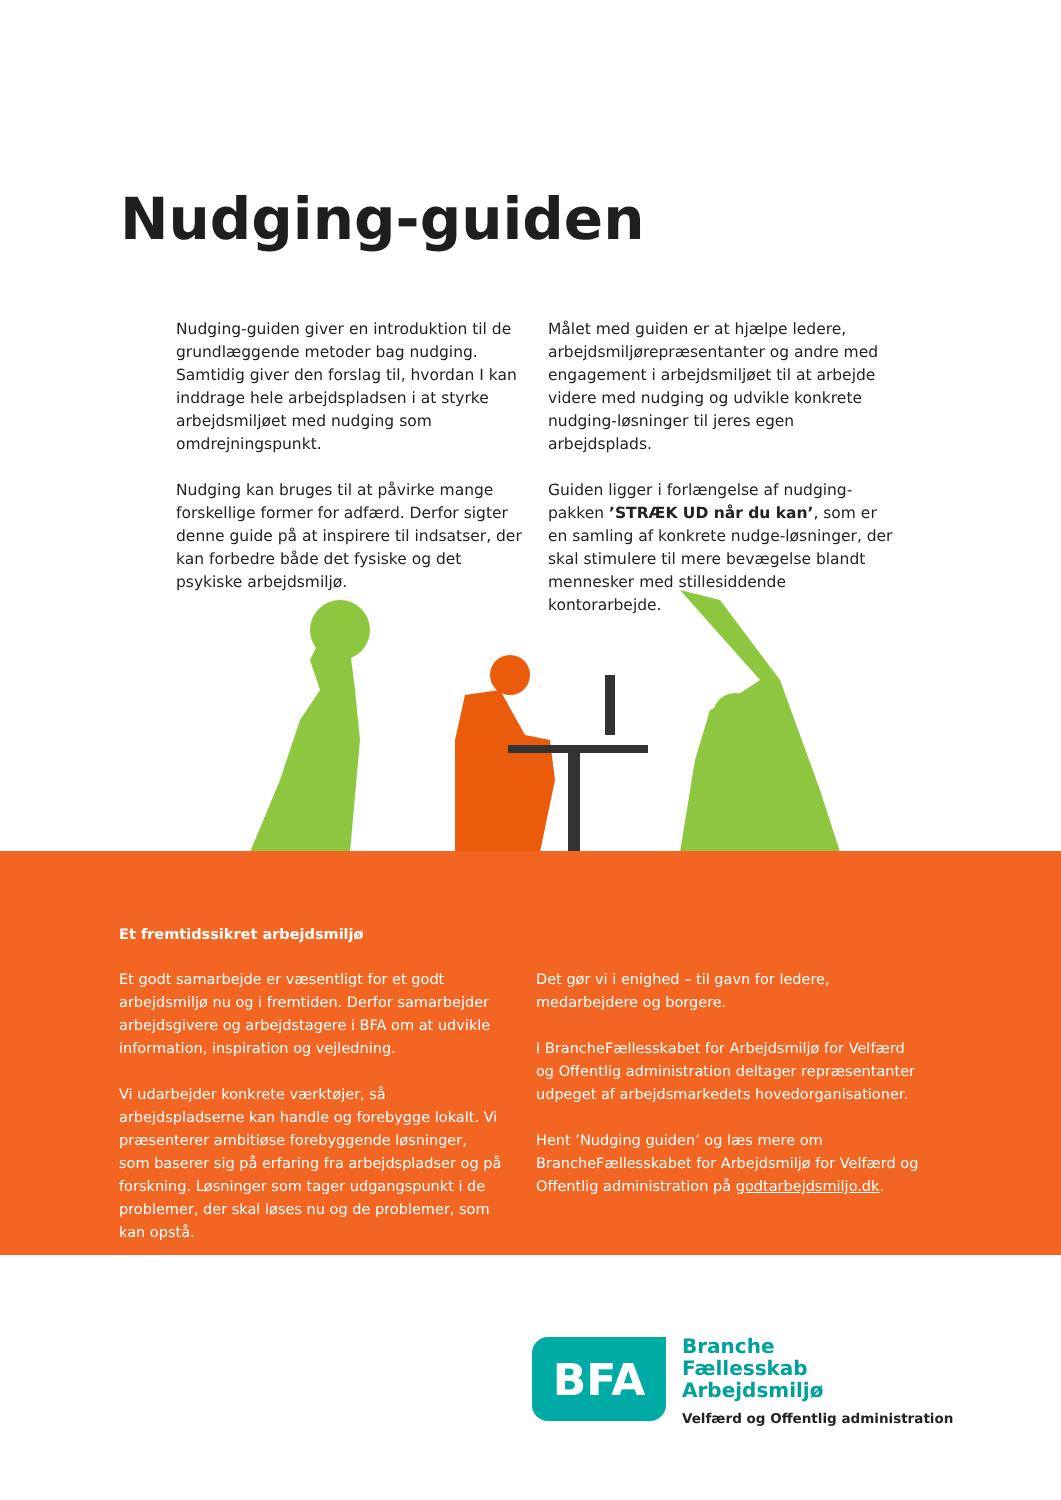Nudging-guiden
Nudging-guiden giver en introduktion til de grundlæggende metoder bag nudging. Samtidig giver den forslag til, hvordan I kan inddrage hele arbejdspladsen i at styrke arbejdsmiljøet med nudging som omdrejningspunkt.
Nudging kan bruges til at påvirke mange forskellige former for adfærd. Derfor sigter denne guide på at inspirere til indsatser, der kan forbedre både det fysiske og det psykiske arbejdsmiljø.
Målet med guiden er at hjælpe ledere, arbejdsmiljørepræsentanter og andre med engagement i arbejdsmiljøet til at arbejde videre med nudging og udvikle konkrete nudging-løsninger til jeres egen arbejdsplads.
Guiden ligger i forlængelse af nudging-pakken ’STRÆK UD når du kan’, som er en samling af konkrete nudge-løsninger, der skal stimulere til mere bevægelse blandt mennesker med stillesiddende kontorarbejde.
Et fremtidssikret arbejdsmiljø
Et godt samarbejde er væsentligt for et godt arbejdsmiljø nu og i fremtiden. Derfor samarbejder arbejdsgivere og arbejdstagere i BFA om at udvikle information, inspiration og vejledning.
Vi udarbejder konkrete værktøjer, så arbejdspladserne kan handle og forebygge lokalt. Vi præsenterer ambitiøse forebyggende løsninger, som baserer sig på erfaring fra arbejdspladser og på forskning. Løsninger som tager udgangspunkt i de problemer, der skal løses nu og de problemer, som kan opstå.
Det gør vi i enighed – til gavn for ledere, medarbejdere og borgere.
I BrancheFællesskabet for Arbejdsmiljø for Velfærd og Offentlig administration deltager repræsentanter udpeget af arbejdsmarkedets hovedorganisationer.
Hent ’Nudging guiden’ og læs mere om BrancheFællesskabet for Arbejdsmiljø for Velfærd og Offentlig administration på godtarbejdsmiljo.dk.
BFA
Branche
Fællesskab
Arbejdsmiljø
Velfærd og Offentlig administration